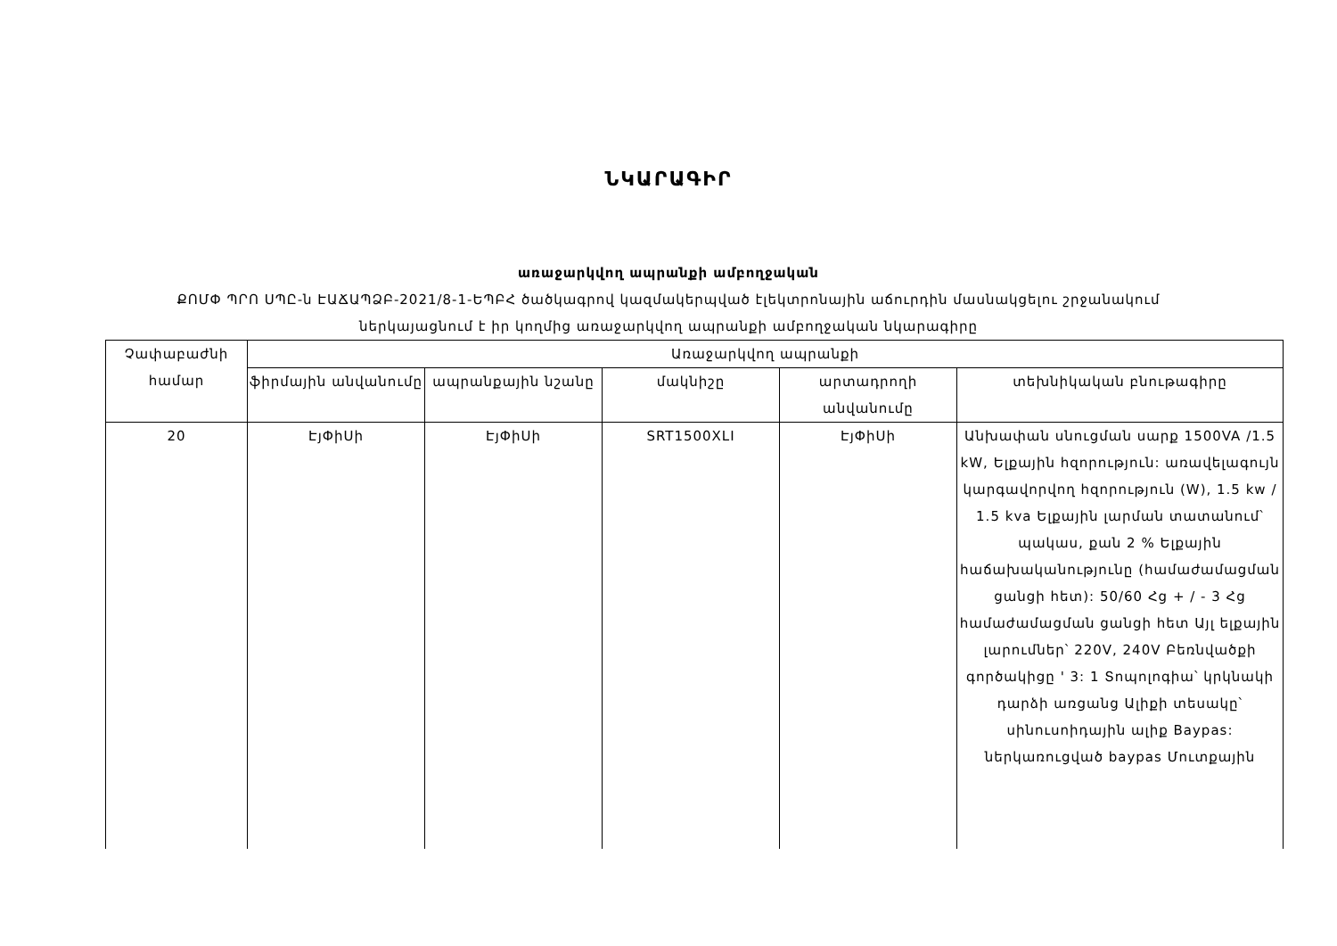ՆԿԱՐԱԳԻՐ
առաջարկվող ապրանքի ամբողջական
ՔՈՄՓ ՊՐՈ ՍՊԸ-ն ԷԱՃԱՊՁԲ-2021/8-1-ԵՊԲՀ ծածկագրով կազմակերպված էլեկտրոնային աճուրդին մասնակցելու շրջանակում
ներկայացնում է իր կողմից առաջարկվող ապրանքի ամբողջական նկարագիրը
| Չափաբաժնի համար | Առաջարկվող ապրանքի | | | | |
| --- | --- | --- | --- | --- | --- |
| | ֆիրմային անվանումը | ապրանքային նշանը | մակնիշը | արտադրողի անվանումը | տեխնիկական բնութագիրը |
| 20 | ԷյՓիՍի | ԷյՓիՍի | SRT1500XLI | ԷյՓիՍի | Անխափան սնուցման սարք 1500VA /1.5 kW, Ելքային հզորություն: առավելագույն կարգավորվող հզորություն (W), 1.5 kw / 1.5 kva Ելքային լարման տատանում՝ պակաս, քան 2 % Ելքային հաճախականությունը (համաժամացման ցանցի հետ): 50/60 Հց + / - 3 Հց համաժամացման ցանցի հետ Այլ ելքային լարումներ՝ 220V, 240V Բեռնվածքի գործակիցը ' 3: 1 Տոպոլոգիա՝ կրկնակի դարձի առցանց Ալիքի տեսակը՝ սինուսոիդային ալիք Baypas: ներկառուցված baypas Մուտքային |